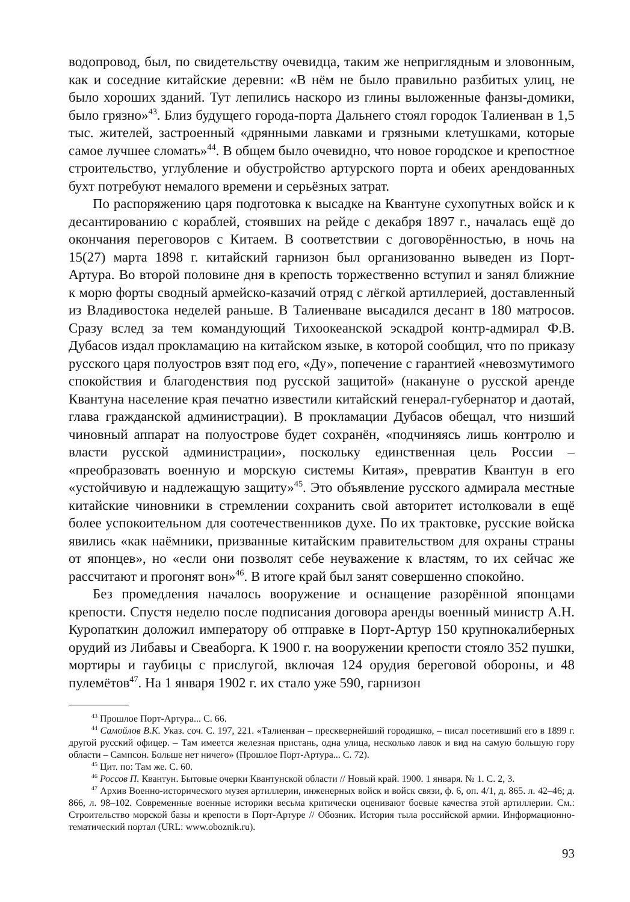водопровод, был, по свидетельству очевидца, таким же неприглядным и зловонным, как и соседние китайские деревни: «В нём не было правильно разбитых улиц, не было хороших зданий. Тут лепились наскоро из глины выложенные фанзы-домики, было грязно»<sup>43</sup>. Близ будущего города-порта Дальнего стоял городок Талиенван в 1,5 тыс. жителей, застроенный «дрянными лавками и грязными клетушками, которые самое лучшее сломать»<sup>44</sup>. В общем было очевидно, что новое городское и крепостное строительство, углубление и обустройство артурского порта и обеих арендованных бухт потребуют немалого времени и серьёзных затрат.
По распоряжению царя подготовка к высадке на Квантуне сухопутных войск и к десантированию с кораблей, стоявших на рейде с декабря 1897 г., началась ещё до окончания переговоров с Китаем. В соответствии с договорённостью, в ночь на 15(27) марта 1898 г. китайский гарнизон был организованно выведен из Порт-Артура. Во второй половине дня в крепость торжественно вступил и занял ближние к морю форты сводный армейско-казачий отряд с лёгкой артиллерией, доставленный из Владивостока неделей раньше. В Талиенване высадился десант в 180 матросов. Сразу вслед за тем командующий Тихоокеанской эскадрой контр-адмирал Ф.В. Дубасов издал прокламацию на китайском языке, в которой сообщил, что по приказу русского царя полуостров взят под его, «Ду», попечение с гарантией «невозмутимого спокойствия и благоденствия под русской защитой» (накануне о русской аренде Квантуна население края печатно известили китайский генерал-губернатор и даотай, глава гражданской администрации). В прокламации Дубасов обещал, что низший чиновный аппарат на полуострове будет сохранён, «подчиняясь лишь контролю и власти русской администрации», поскольку единственная цель России – «преобразовать военную и морскую системы Китая», превратив Квантун в его «устойчивую и надлежащую защиту»<sup>45</sup>. Это объявление русского адмирала местные китайские чиновники в стремлении сохранить свой авторитет истолковали в ещё более успокоительном для соотечественников духе. По их трактовке, русские войска явились «как наёмники, призванные китайским правительством для охраны страны от японцев», но «если они позволят себе неуважение к властям, то их сейчас же рассчитают и прогонят вон»<sup>46</sup>. В итоге край был занят совершенно спокойно.
Без промедления началось вооружение и оснащение разорённой японцами крепости. Спустя неделю после подписания договора аренды военный министр А.Н. Куропаткин доложил императору об отправке в Порт-Артур 150 крупнокалиберных орудий из Либавы и Свеаборга. К 1900 г. на вооружении крепости стояло 352 пушки, мортиры и гаубицы с прислугой, включая 124 орудия береговой обороны, и 48 пулемётов<sup>47</sup>. На 1 января 1902 г. их стало уже 590, гарнизон
<sup>43</sup> Прошлое Порт-Артура... С. 66.
<sup>44</sup> Самойлов В.К. Указ. соч. С. 197, 221. «Талиенван – пресквернейший городишко, – писал посетивший его в 1899 г. другой русский офицер. – Там имеется железная пристань, одна улица, несколько лавок и вид на самую большую гору области – Сампсон. Больше нет ничего» (Прошлое Порт-Артура... С. 72).
<sup>45</sup> Цит. по: Там же. С. 60.
<sup>46</sup> Россов П. Квантун. Бытовые очерки Квантунской области // Новый край. 1900. 1 января. № 1. С. 2, 3.
<sup>47</sup> Архив Военно-исторического музея артиллерии, инженерных войск и войск связи, ф. 6, оп. 4/1, д. 865. л. 42–46; д. 866, л. 98–102. Современные военные историки весьма критически оценивают боевые качества этой артиллерии. См.: Строительство морской базы и крепости в Порт-Артуре // Обозник. История тыла российской армии. Информационно-тематический портал (URL: www.oboznik.ru).
93